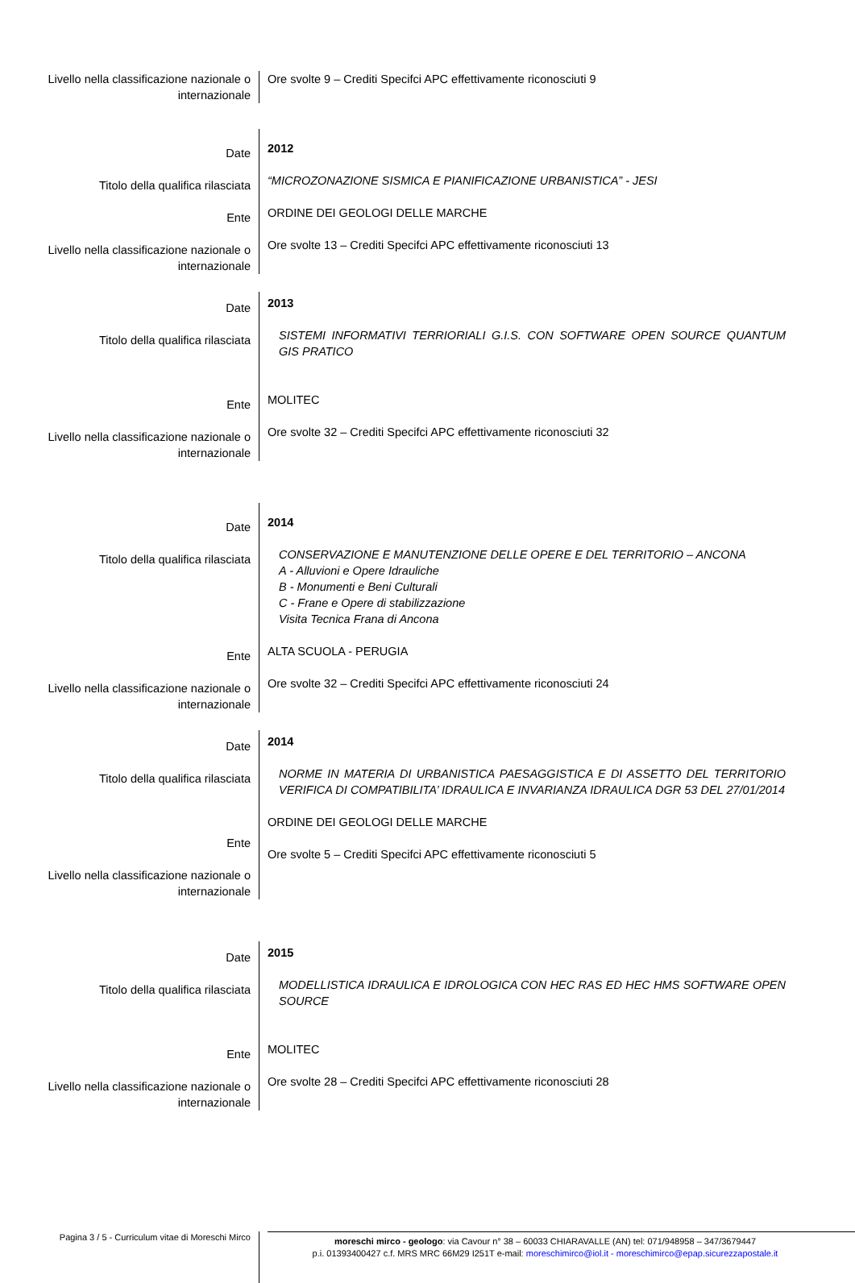Livello nella classificazione nazionale o internazionale
Ore svolte 9 – Crediti Specifci APC effettivamente riconosciuti 9
Date
Titolo della qualifica rilasciata
Ente
Livello nella classificazione nazionale o internazionale
2012
“MICROZONAZIONE SISMICA E PIANIFICAZIONE URBANISTICA” - JESI
ORDINE DEI GEOLOGI DELLE MARCHE
Ore svolte 13 – Crediti Specifci APC effettivamente riconosciuti 13
Date
Titolo della qualifica rilasciata
Ente
Livello nella classificazione nazionale o internazionale
2013
SISTEMI INFORMATIVI TERRIORIALI G.I.S. CON SOFTWARE OPEN SOURCE QUANTUM GIS PRATICO
MOLITEC
Ore svolte 32 – Crediti Specifci APC effettivamente riconosciuti 32
Date
Titolo della qualifica rilasciata
Ente
Livello nella classificazione nazionale o internazionale
2014
CONSERVAZIONE E MANUTENZIONE DELLE OPERE E DEL TERRITORIO – ANCONA
A - Alluvioni e Opere Idrauliche
B - Monumenti e Beni Culturali
C - Frane e Opere di stabilizzazione
Visita Tecnica Frana di Ancona
ALTA SCUOLA - PERUGIA
Ore svolte 32 – Crediti Specifci APC effettivamente riconosciuti 24
Date
Titolo della qualifica rilasciata
Ente
Livello nella classificazione nazionale o internazionale
2014
NORME IN MATERIA DI URBANISTICA PAESAGGISTICA E DI ASSETTO DEL TERRITORIO VERIFICA DI COMPATIBILITA’ IDRAULICA E INVARIANZA IDRAULICA DGR 53 DEL 27/01/2014
ORDINE DEI GEOLOGI DELLE MARCHE
Ore svolte 5 – Crediti Specifci APC effettivamente riconosciuti 5
Date
Titolo della qualifica rilasciata
Ente
Livello nella classificazione nazionale o internazionale
2015
MODELLISTICA IDRAULICA E IDROLOGICA CON HEC RAS ED HEC HMS SOFTWARE OPEN SOURCE
MOLITEC
Ore svolte 28 – Crediti Specifci APC effettivamente riconosciuti 28
Pagina 3 / 5 - Curriculum vitae di Moreschi Mirco
moreschi mirco - geologo: via Cavour n° 38 – 60033 CHIARAVALLE (AN) tel: 071/948958 – 347/3679447
p.i. 01393400427 c.f. MRS MRC 66M29 I251T e-mail: moreschimirco@iol.it - moreschimirco@epap.sicurezzapostale.it